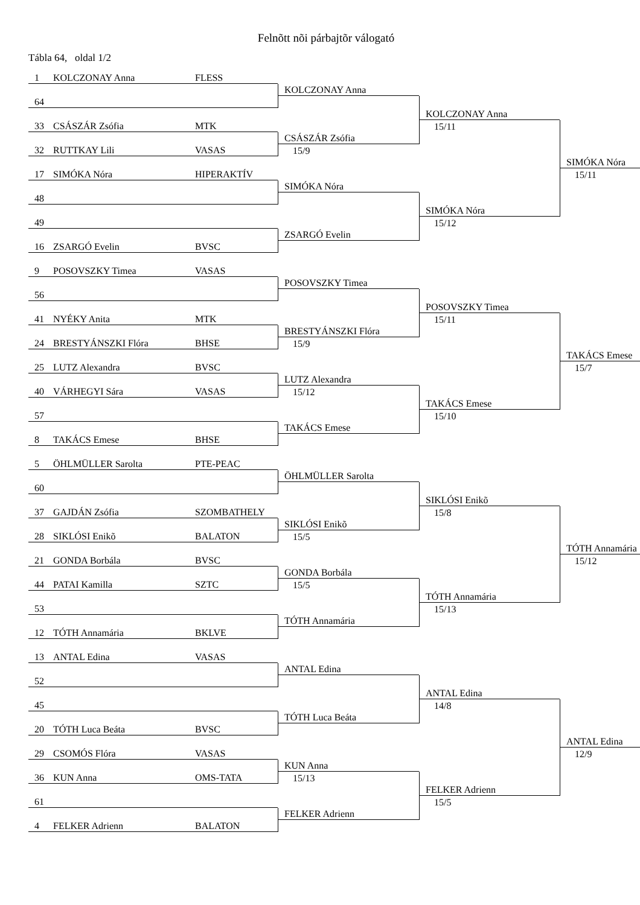Felnõtt nõi párbajtõr válogató
Tábla 64, oldal 1/2
1 KOLCZONAY Anna FLESS
64
33 CSÁSZÁR Zsófia MTK
32 RUTTKAY Lili VASAS
17 SIMÓKA Nóra HIPERAKTÍV
48
49
16 ZSARGÓ Evelin BVSC
9 POSOVSZKY Timea VASAS
56
41 NYÉKY Anita MTK
24 BRESTYÁNSZKI Flóra BHSE
25 LUTZ Alexandra BVSC
40 VÁRHEGYI Sára VASAS
57
8 TAKÁCS Emese BHSE
5 ÖHLMÜLLER Sarolta PTE-PEAC
60
37 GAJDÁN Zsófia SZOMBATHELY
28 SIKLÓSI Enikõ BALATON
21 GONDA Borbála BVSC
44 PATAI Kamilla SZTC
53
12 TÓTH Annamária BKLVE
13 ANTAL Edina VASAS
52
45
20 TÓTH Luca Beáta BVSC
29 CSOMÓS Flóra VASAS
36 KUN Anna OMS-TATA
61
4 FELKER Adrienn BALATON
KOLCZONAY Anna
CSÁSZÁR Zsófia
15/9
SIMÓKA Nóra
ZSARGÓ Evelin
POSOVSZKY Timea
BRESTYÁNSZKI Flóra
15/9
LUTZ Alexandra
15/12
TAKÁCS Emese
ÖHLMÜLLER Sarolta
SIKLÓSI Enikõ
15/5
GONDA Borbála
15/5
TÓTH Annamária
ANTAL Edina
TÓTH Luca Beáta
KUN Anna
15/13
FELKER Adrienn
KOLCZONAY Anna
15/11
SIMÓKA Nóra
15/12
POSOVSZKY Timea
15/11
TAKÁCS Emese
15/10
SIKLÓSI Enikõ
15/8
TÓTH Annamária
15/13
ANTAL Edina
14/8
FELKER Adrienn
15/5
SIMÓKA Nóra
15/11
TAKÁCS Emese
15/7
TÓTH Annamária
15/12
ANTAL Edina
12/9